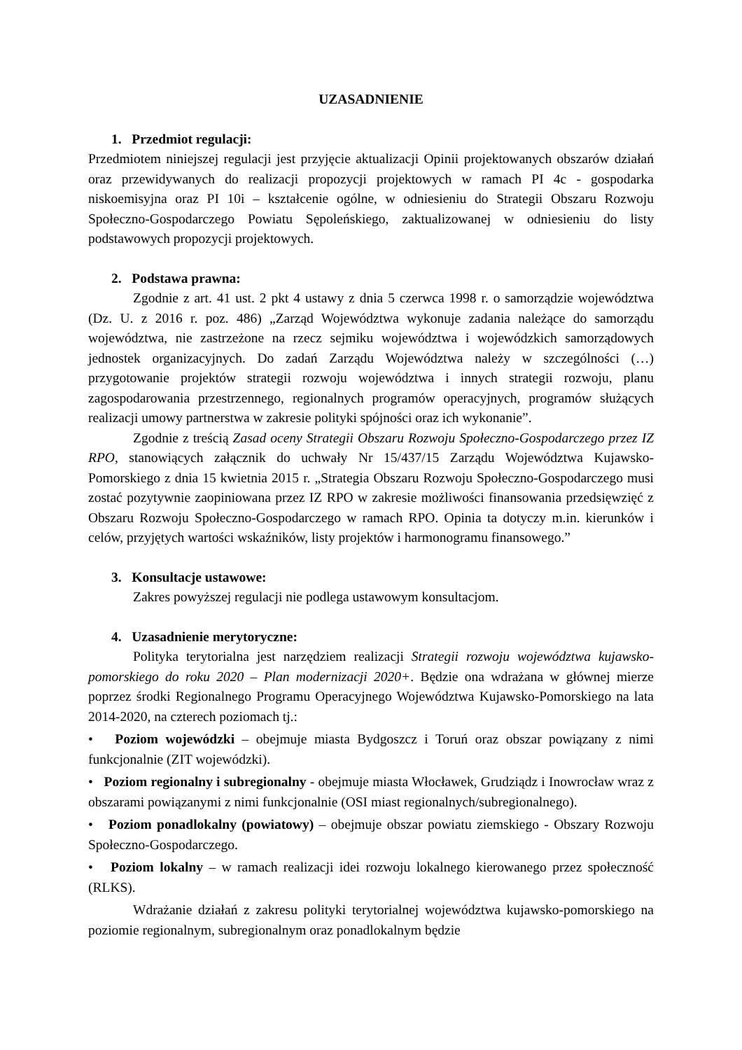UZASADNIENIE
1. Przedmiot regulacji:
Przedmiotem niniejszej regulacji jest przyjęcie aktualizacji Opinii projektowanych obszarów działań oraz przewidywanych do realizacji propozycji projektowych w ramach PI 4c - gospodarka niskoemisyjna oraz PI 10i – kształcenie ogólne, w odniesieniu do Strategii Obszaru Rozwoju Społeczno-Gospodarczego Powiatu Sępoleńskiego, zaktualizowanej w odniesieniu do listy podstawowych propozycji projektowych.
2. Podstawa prawna:
Zgodnie z art. 41 ust. 2 pkt 4 ustawy z dnia 5 czerwca 1998 r. o samorządzie województwa (Dz. U. z 2016 r. poz. 486) „Zarząd Województwa wykonuje zadania należące do samorządu województwa, nie zastrzeżone na rzecz sejmiku województwa i wojewódzkich samorządowych jednostek organizacyjnych. Do zadań Zarządu Województwa należy w szczególności (…) przygotowanie projektów strategii rozwoju województwa i innych strategii rozwoju, planu zagospodarowania przestrzennego, regionalnych programów operacyjnych, programów służących realizacji umowy partnerstwa w zakresie polityki spójności oraz ich wykonanie”.
Zgodnie z treścią Zasad oceny Strategii Obszaru Rozwoju Społeczno-Gospodarczego przez IZ RPO, stanowiących załącznik do uchwały Nr 15/437/15 Zarządu Województwa Kujawsko-Pomorskiego z dnia 15 kwietnia 2015 r. „Strategia Obszaru Rozwoju Społeczno-Gospodarczego musi zostać pozytywnie zaopiniowana przez IZ RPO w zakresie możliwości finansowania przedsięwzięć z Obszaru Rozwoju Społeczno-Gospodarczego w ramach RPO. Opinia ta dotyczy m.in. kierunków i celów, przyjętych wartości wskaźników, listy projektów i harmonogramu finansowego.”
3. Konsultacje ustawowe:
Zakres powyższej regulacji nie podlega ustawowym konsultacjom.
4. Uzasadnienie merytoryczne:
Polityka terytorialna jest narzędziem realizacji Strategii rozwoju województwa kujawsko-pomorskiego do roku 2020 – Plan modernizacji 2020+. Będzie ona wdrażana w głównej mierze poprzez środki Regionalnego Programu Operacyjnego Województwa Kujawsko-Pomorskiego na lata 2014-2020, na czterech poziomach tj.:
• Poziom wojewódzki – obejmuje miasta Bydgoszcz i Toruń oraz obszar powiązany z nimi funkcjonalnie (ZIT wojewódzki).
• Poziom regionalny i subregionalny - obejmuje miasta Włocławek, Grudziądz i Inowrocław wraz z obszarami powiązanymi z nimi funkcjonalnie (OSI miast regionalnych/subregionalnego).
• Poziom ponadlokalny (powiatowy) – obejmuje obszar powiatu ziemskiego - Obszary Rozwoju Społeczno-Gospodarczego.
• Poziom lokalny – w ramach realizacji idei rozwoju lokalnego kierowanego przez społeczność (RLKS).
Wdrażanie działań z zakresu polityki terytorialnej województwa kujawsko-pomorskiego na poziomie regionalnym, subregionalnym oraz ponadlokalnym będzie